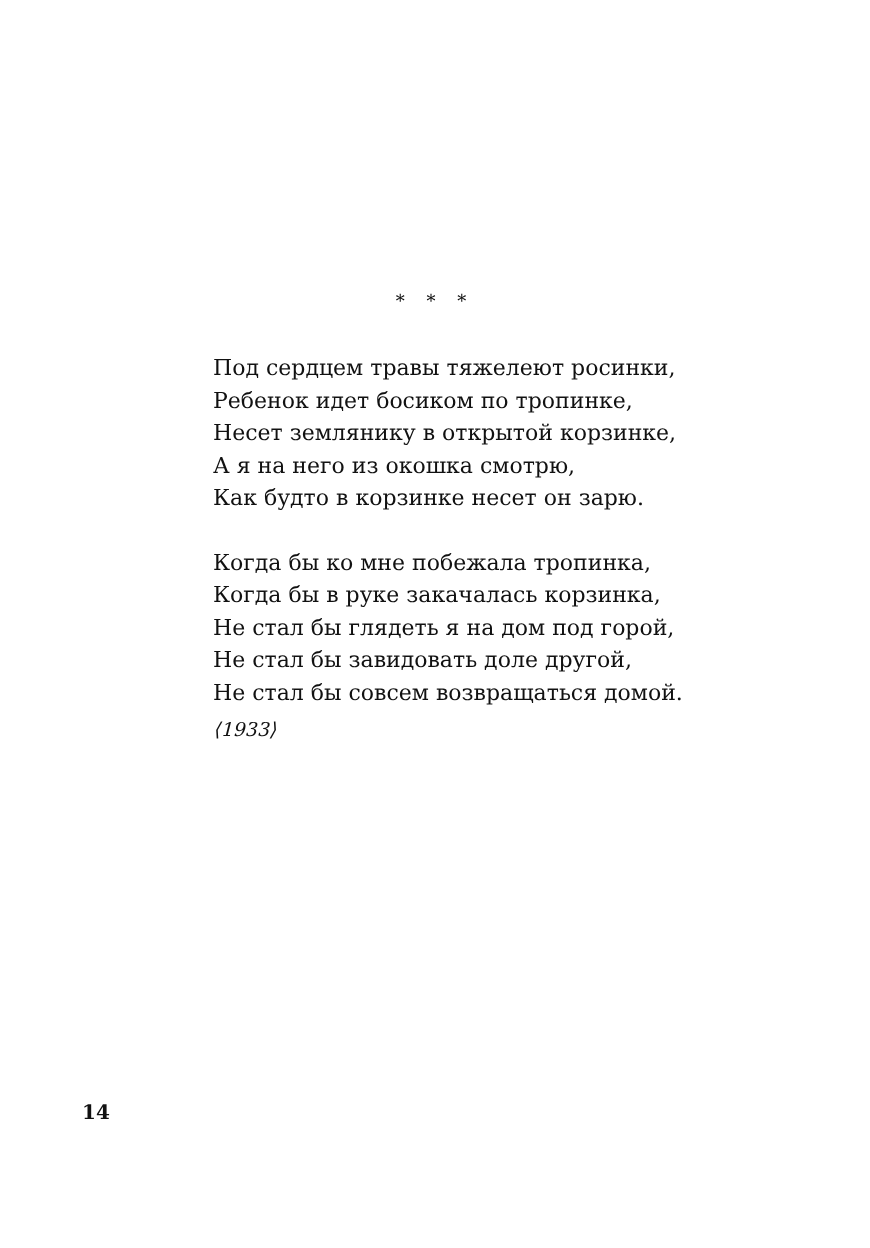* * *
Под сердцем травы тяжелеют росинки,
Ребенок идет босиком по тропинке,
Несет землянику в открытой корзинке,
А я на него из окошка смотрю,
Как будто в корзинке несет он зарю.
Когда бы ко мне побежала тропинка,
Когда бы в руке закачалась корзинка,
Не стал бы глядеть я на дом под горой,
Не стал бы завидовать доле другой,
Не стал бы совсем возвращаться домой.
⟨1933⟩
14